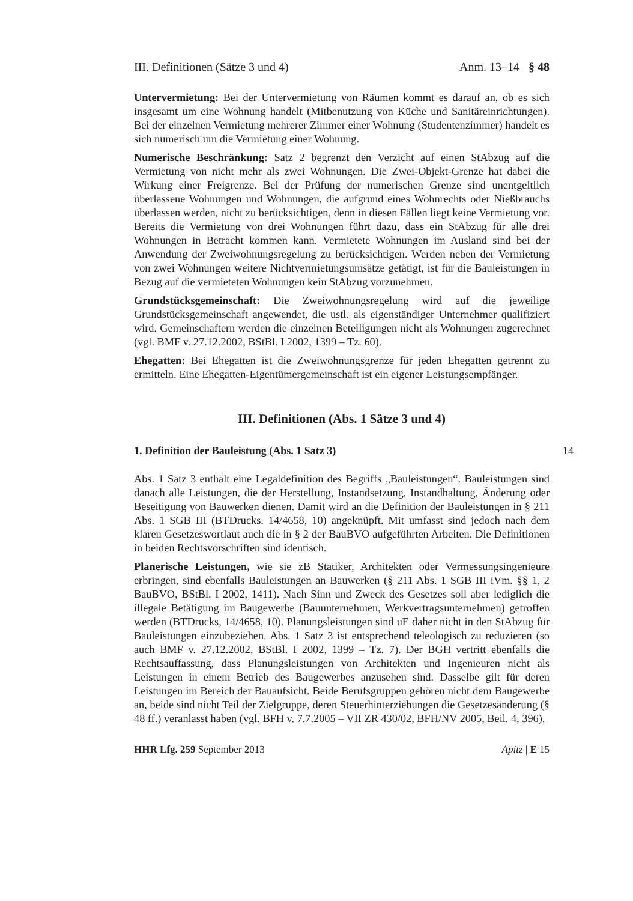III. Definitionen (Sätze 3 und 4) Anm. 13–14 § 48
Untervermietung: Bei der Untervermietung von Räumen kommt es darauf an, ob es sich insgesamt um eine Wohnung handelt (Mitbenutzung von Küche und Sanitäreinrichtungen). Bei der einzelnen Vermietung mehrerer Zimmer einer Wohnung (Studentenzimmer) handelt es sich numerisch um die Vermietung einer Wohnung.
Numerische Beschränkung: Satz 2 begrenzt den Verzicht auf einen StAbzug auf die Vermietung von nicht mehr als zwei Wohnungen. Die Zwei-Objekt-Grenze hat dabei die Wirkung einer Freigrenze. Bei der Prüfung der numerischen Grenze sind unentgeltlich überlassene Wohnungen und Wohnungen, die aufgrund eines Wohnrechts oder Nießbrauchs überlassen werden, nicht zu berücksichtigen, denn in diesen Fällen liegt keine Vermietung vor. Bereits die Vermietung von drei Wohnungen führt dazu, dass ein StAbzug für alle drei Wohnungen in Betracht kommen kann. Vermietete Wohnungen im Ausland sind bei der Anwendung der Zweiwohnungsregelung zu berücksichtigen. Werden neben der Vermietung von zwei Wohnungen weitere Nichtvermietungsumsätze getätigt, ist für die Bauleistungen in Bezug auf die vermieteten Wohnungen kein StAbzug vorzunehmen.
Grundstücksgemeinschaft: Die Zweiwohnungsregelung wird auf die jeweilige Grundstücksgemeinschaft angewendet, die ustl. als eigenständiger Unternehmer qualifiziert wird. Gemeinschaftern werden die einzelnen Beteiligungen nicht als Wohnungen zugerechnet (vgl. BMF v. 27.12.2002, BStBl. I 2002, 1399 – Tz. 60).
Ehegatten: Bei Ehegatten ist die Zweiwohnungsgrenze für jeden Ehegatten getrennt zu ermitteln. Eine Ehegatten-Eigentümergemeinschaft ist ein eigener Leistungsempfänger.
III. Definitionen (Abs. 1 Sätze 3 und 4)
1. Definition der Bauleistung (Abs. 1 Satz 3) 14
Abs. 1 Satz 3 enthält eine Legaldefinition des Begriffs „Bauleistungen“. Bauleistungen sind danach alle Leistungen, die der Herstellung, Instandsetzung, Instandhaltung, Änderung oder Beseitigung von Bauwerken dienen. Damit wird an die Definition der Bauleistungen in § 211 Abs. 1 SGB III (BTDrucks. 14/4658, 10) angeknüpft. Mit umfasst sind jedoch nach dem klaren Gesetzeswortlaut auch die in § 2 der BauBVO aufgeführten Arbeiten. Die Definitionen in beiden Rechtsvorschriften sind identisch.
Planerische Leistungen, wie sie zB Statiker, Architekten oder Vermessungsingenieure erbringen, sind ebenfalls Bauleistungen an Bauwerken (§ 211 Abs. 1 SGB III iVm. §§ 1, 2 BauBVO, BStBl. I 2002, 1411). Nach Sinn und Zweck des Gesetzes soll aber lediglich die illegale Betätigung im Baugewerbe (Bauunternehmen, Werkvertragsunternehmen) getroffen werden (BTDrucks, 14/4658, 10). Planungsleistungen sind uE daher nicht in den StAbzug für Bauleistungen einzubeziehen. Abs. 1 Satz 3 ist entsprechend teleologisch zu reduzieren (so auch BMF v. 27.12.2002, BStBl. I 2002, 1399 – Tz. 7). Der BGH vertritt ebenfalls die Rechtsauffassung, dass Planungsleistungen von Architekten und Ingenieuren nicht als Leistungen in einem Betrieb des Baugewerbes anzusehen sind. Dasselbe gilt für deren Leistungen im Bereich der Bauaufsicht. Beide Berufsgruppen gehören nicht dem Baugewerbe an, beide sind nicht Teil der Zielgruppe, deren Steuerhinterziehungen die Gesetzesänderung (§ 48 ff.) veranlasst haben (vgl. BFH v. 7.7.2005 – VII ZR 430/02, BFH/NV 2005, Beil. 4, 396).
HHR Lfg. 259 September 2013 Apitz | E 15